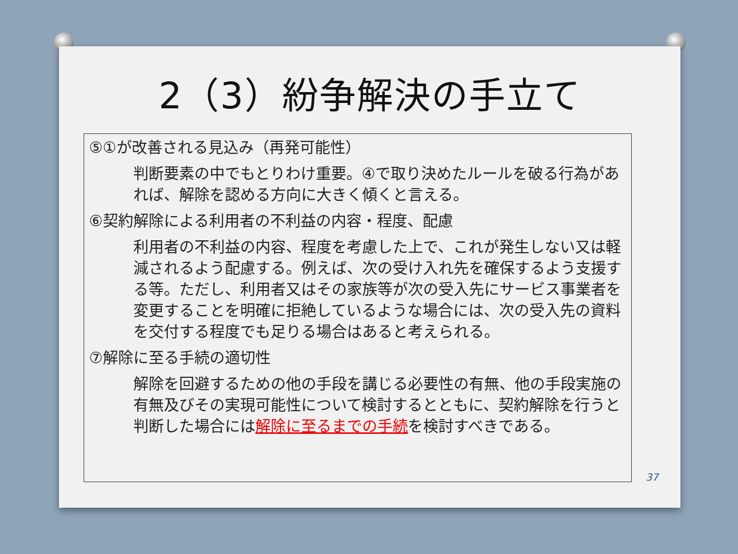2（3）紛争解決の手立て
⑤①が改善される見込み（再発可能性）
判断要素の中でもとりわけ重要。④で取り決めたルールを破る行為があれば、解除を認める方向に大きく傾くと言える。
⑥契約解除による利用者の不利益の内容・程度、配慮
利用者の不利益の内容、程度を考慮した上で、これが発生しない又は軽減されるよう配慮する。例えば、次の受け入れ先を確保するよう支援する等。ただし、利用者又はその家族等が次の受入先にサービス事業者を変更することを明確に拒絶しているような場合には、次の受入先の資料を交付する程度でも足りる場合はあると考えられる。
⑦解除に至る手続の適切性
解除を回避するための他の手段を講じる必要性の有無、他の手段実施の有無及びその実現可能性について検討するとともに、契約解除を行うと判断した場合には解除に至るまでの手続を検討すべきである。
37